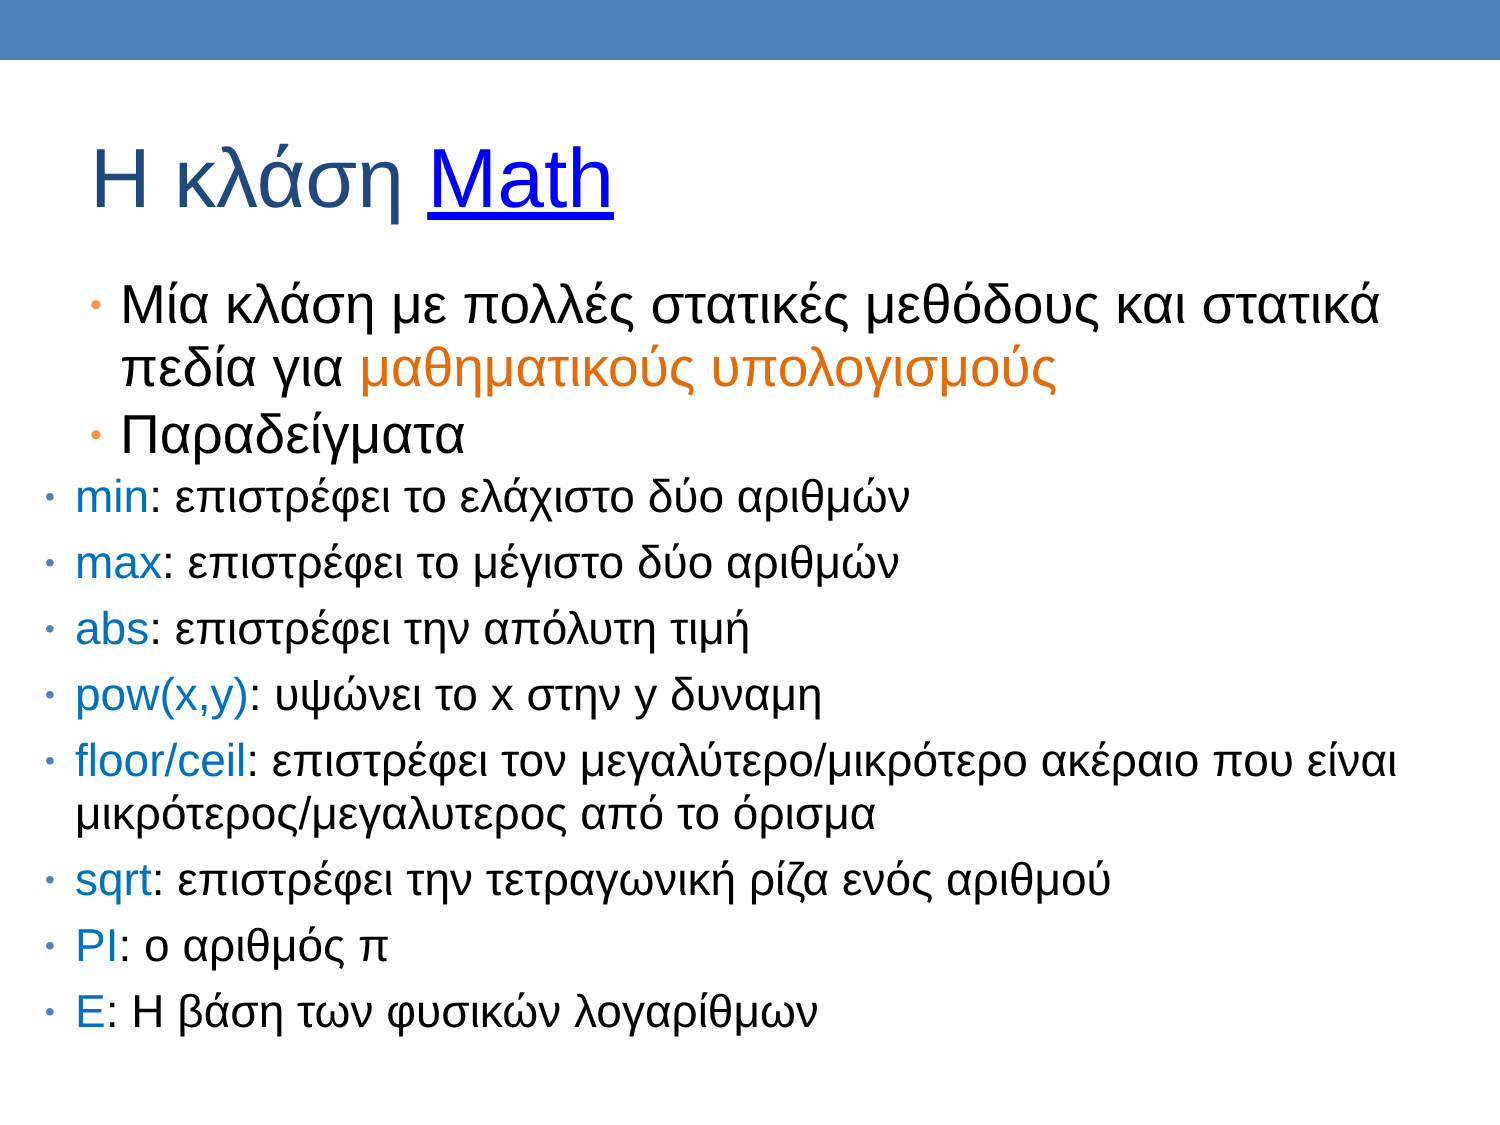Η κλάση Math
• Μία κλάση με πολλές στατικές μεθόδους και στατικά πεδία για μαθηματικούς υπολογισμούς
• Παραδείγματα
• min: επιστρέφει το ελάχιστο δύο αριθμών
• max: επιστρέφει το μέγιστο δύο αριθμών
• abs: επιστρέφει την απόλυτη τιμή
• pow(x,y): υψώνει το x στην y δυναμη
• floor/ceil: επιστρέφει τον μεγαλύτερο/μικρότερο ακέραιο που είναι μικρότερος/μεγαλυτερος από το όρισμα
• sqrt: επιστρέφει την τετραγωνική ρίζα ενός αριθμού
• PI: ο αριθμός π
• E: Η βάση των φυσικών λογαρίθμων